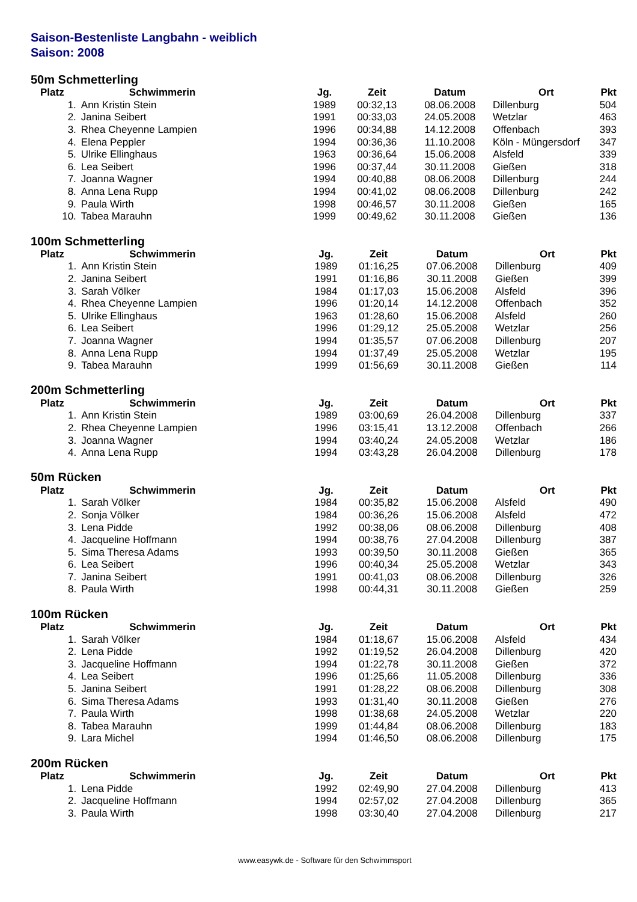Saison-Bestenliste Langbahn - weiblich
Saison: 2008
50m Schmetterling
| Platz | Schwimmerin | Jg. | Zeit | Datum | Ort | Pkt |
| --- | --- | --- | --- | --- | --- | --- |
| 1. | Ann Kristin Stein | 1989 | 00:32,13 | 08.06.2008 | Dillenburg | 504 |
| 2. | Janina Seibert | 1991 | 00:33,03 | 24.05.2008 | Wetzlar | 463 |
| 3. | Rhea Cheyenne Lampien | 1996 | 00:34,88 | 14.12.2008 | Offenbach | 393 |
| 4. | Elena Peppler | 1994 | 00:36,36 | 11.10.2008 | Köln - Müngersdorf | 347 |
| 5. | Ulrike Ellinghaus | 1963 | 00:36,64 | 15.06.2008 | Alsfeld | 339 |
| 6. | Lea Seibert | 1996 | 00:37,44 | 30.11.2008 | Gießen | 318 |
| 7. | Joanna Wagner | 1994 | 00:40,88 | 08.06.2008 | Dillenburg | 244 |
| 8. | Anna Lena Rupp | 1994 | 00:41,02 | 08.06.2008 | Dillenburg | 242 |
| 9. | Paula Wirth | 1998 | 00:46,57 | 30.11.2008 | Gießen | 165 |
| 10. | Tabea Marauhn | 1999 | 00:49,62 | 30.11.2008 | Gießen | 136 |
100m Schmetterling
| Platz | Schwimmerin | Jg. | Zeit | Datum | Ort | Pkt |
| --- | --- | --- | --- | --- | --- | --- |
| 1. | Ann Kristin Stein | 1989 | 01:16,25 | 07.06.2008 | Dillenburg | 409 |
| 2. | Janina Seibert | 1991 | 01:16,86 | 30.11.2008 | Gießen | 399 |
| 3. | Sarah Völker | 1984 | 01:17,03 | 15.06.2008 | Alsfeld | 396 |
| 4. | Rhea Cheyenne Lampien | 1996 | 01:20,14 | 14.12.2008 | Offenbach | 352 |
| 5. | Ulrike Ellinghaus | 1963 | 01:28,60 | 15.06.2008 | Alsfeld | 260 |
| 6. | Lea Seibert | 1996 | 01:29,12 | 25.05.2008 | Wetzlar | 256 |
| 7. | Joanna Wagner | 1994 | 01:35,57 | 07.06.2008 | Dillenburg | 207 |
| 8. | Anna Lena Rupp | 1994 | 01:37,49 | 25.05.2008 | Wetzlar | 195 |
| 9. | Tabea Marauhn | 1999 | 01:56,69 | 30.11.2008 | Gießen | 114 |
200m Schmetterling
| Platz | Schwimmerin | Jg. | Zeit | Datum | Ort | Pkt |
| --- | --- | --- | --- | --- | --- | --- |
| 1. | Ann Kristin Stein | 1989 | 03:00,69 | 26.04.2008 | Dillenburg | 337 |
| 2. | Rhea Cheyenne Lampien | 1996 | 03:15,41 | 13.12.2008 | Offenbach | 266 |
| 3. | Joanna Wagner | 1994 | 03:40,24 | 24.05.2008 | Wetzlar | 186 |
| 4. | Anna Lena Rupp | 1994 | 03:43,28 | 26.04.2008 | Dillenburg | 178 |
50m Rücken
| Platz | Schwimmerin | Jg. | Zeit | Datum | Ort | Pkt |
| --- | --- | --- | --- | --- | --- | --- |
| 1. | Sarah Völker | 1984 | 00:35,82 | 15.06.2008 | Alsfeld | 490 |
| 2. | Sonja Völker | 1984 | 00:36,26 | 15.06.2008 | Alsfeld | 472 |
| 3. | Lena Pidde | 1992 | 00:38,06 | 08.06.2008 | Dillenburg | 408 |
| 4. | Jacqueline Hoffmann | 1994 | 00:38,76 | 27.04.2008 | Dillenburg | 387 |
| 5. | Sima Theresa Adams | 1993 | 00:39,50 | 30.11.2008 | Gießen | 365 |
| 6. | Lea Seibert | 1996 | 00:40,34 | 25.05.2008 | Wetzlar | 343 |
| 7. | Janina Seibert | 1991 | 00:41,03 | 08.06.2008 | Dillenburg | 326 |
| 8. | Paula Wirth | 1998 | 00:44,31 | 30.11.2008 | Gießen | 259 |
100m Rücken
| Platz | Schwimmerin | Jg. | Zeit | Datum | Ort | Pkt |
| --- | --- | --- | --- | --- | --- | --- |
| 1. | Sarah Völker | 1984 | 01:18,67 | 15.06.2008 | Alsfeld | 434 |
| 2. | Lena Pidde | 1992 | 01:19,52 | 26.04.2008 | Dillenburg | 420 |
| 3. | Jacqueline Hoffmann | 1994 | 01:22,78 | 30.11.2008 | Gießen | 372 |
| 4. | Lea Seibert | 1996 | 01:25,66 | 11.05.2008 | Dillenburg | 336 |
| 5. | Janina Seibert | 1991 | 01:28,22 | 08.06.2008 | Dillenburg | 308 |
| 6. | Sima Theresa Adams | 1993 | 01:31,40 | 30.11.2008 | Gießen | 276 |
| 7. | Paula Wirth | 1998 | 01:38,68 | 24.05.2008 | Wetzlar | 220 |
| 8. | Tabea Marauhn | 1999 | 01:44,84 | 08.06.2008 | Dillenburg | 183 |
| 9. | Lara Michel | 1994 | 01:46,50 | 08.06.2008 | Dillenburg | 175 |
200m Rücken
| Platz | Schwimmerin | Jg. | Zeit | Datum | Ort | Pkt |
| --- | --- | --- | --- | --- | --- | --- |
| 1. | Lena Pidde | 1992 | 02:49,90 | 27.04.2008 | Dillenburg | 413 |
| 2. | Jacqueline Hoffmann | 1994 | 02:57,02 | 27.04.2008 | Dillenburg | 365 |
| 3. | Paula Wirth | 1998 | 03:30,40 | 27.04.2008 | Dillenburg | 217 |
www.easywk.de - Software für den Schwimmsport